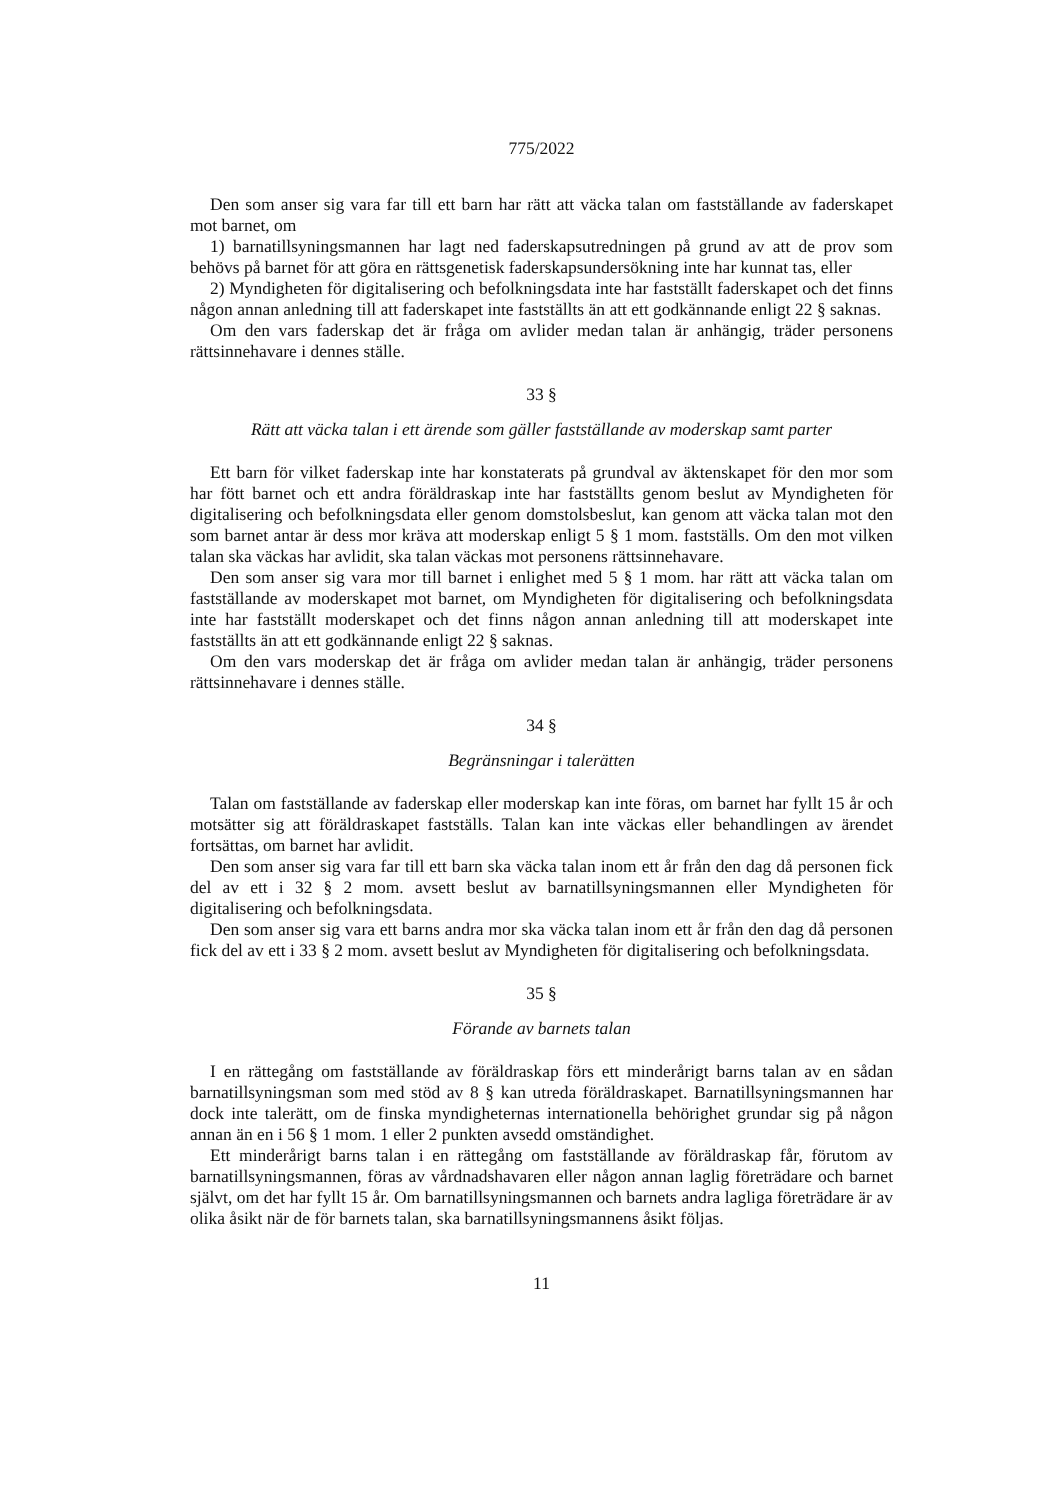775/2022
Den som anser sig vara far till ett barn har rätt att väcka talan om fastställande av faderskapet mot barnet, om
1) barnatillsyningsmannen har lagt ned faderskapsutredningen på grund av att de prov som behövs på barnet för att göra en rättsgenetisk faderskapsundersökning inte har kunnat tas, eller
2) Myndigheten för digitalisering och befolkningsdata inte har fastställt faderskapet och det finns någon annan anledning till att faderskapet inte fastställts än att ett godkännande enligt 22 § saknas.
Om den vars faderskap det är fråga om avlider medan talan är anhängig, träder personens rättsinnehavare i dennes ställe.
33 §
Rätt att väcka talan i ett ärende som gäller fastställande av moderskap samt parter
Ett barn för vilket faderskap inte har konstaterats på grundval av äktenskapet för den mor som har fött barnet och ett andra föräldraskap inte har fastställts genom beslut av Myndigheten för digitalisering och befolkningsdata eller genom domstolsbeslut, kan genom att väcka talan mot den som barnet antar är dess mor kräva att moderskap enligt 5 § 1 mom. fastställs. Om den mot vilken talan ska väckas har avlidit, ska talan väckas mot personens rättsinnehavare.
Den som anser sig vara mor till barnet i enlighet med 5 § 1 mom. har rätt att väcka talan om fastställande av moderskapet mot barnet, om Myndigheten för digitalisering och befolkningsdata inte har fastställt moderskapet och det finns någon annan anledning till att moderskapet inte fastställts än att ett godkännande enligt 22 § saknas.
Om den vars moderskap det är fråga om avlider medan talan är anhängig, träder personens rättsinnehavare i dennes ställe.
34 §
Begränsningar i talerätten
Talan om fastställande av faderskap eller moderskap kan inte föras, om barnet har fyllt 15 år och motsätter sig att föräldraskapet fastställs. Talan kan inte väckas eller behandlingen av ärendet fortsättas, om barnet har avlidit.
Den som anser sig vara far till ett barn ska väcka talan inom ett år från den dag då personen fick del av ett i 32 § 2 mom. avsett beslut av barnatillsyningsmannen eller Myndigheten för digitalisering och befolkningsdata.
Den som anser sig vara ett barns andra mor ska väcka talan inom ett år från den dag då personen fick del av ett i 33 § 2 mom. avsett beslut av Myndigheten för digitalisering och befolkningsdata.
35 §
Förande av barnets talan
I en rättegång om fastställande av föräldraskap förs ett minderårigt barns talan av en sådan barnatillsyningsman som med stöd av 8 § kan utreda föräldraskapet. Barnatillsyningsmannen har dock inte talerätt, om de finska myndigheternas internationella behörighet grundar sig på någon annan än en i 56 § 1 mom. 1 eller 2 punkten avsedd omständighet.
Ett minderårigt barns talan i en rättegång om fastställande av föräldraskap får, förutom av barnatillsyningsmannen, föras av vårdnadshavaren eller någon annan laglig företrädare och barnet självt, om det har fyllt 15 år. Om barnatillsyningsmannen och barnets andra lagliga företrädare är av olika åsikt när de för barnets talan, ska barnatillsyningsmannens åsikt följas.
11